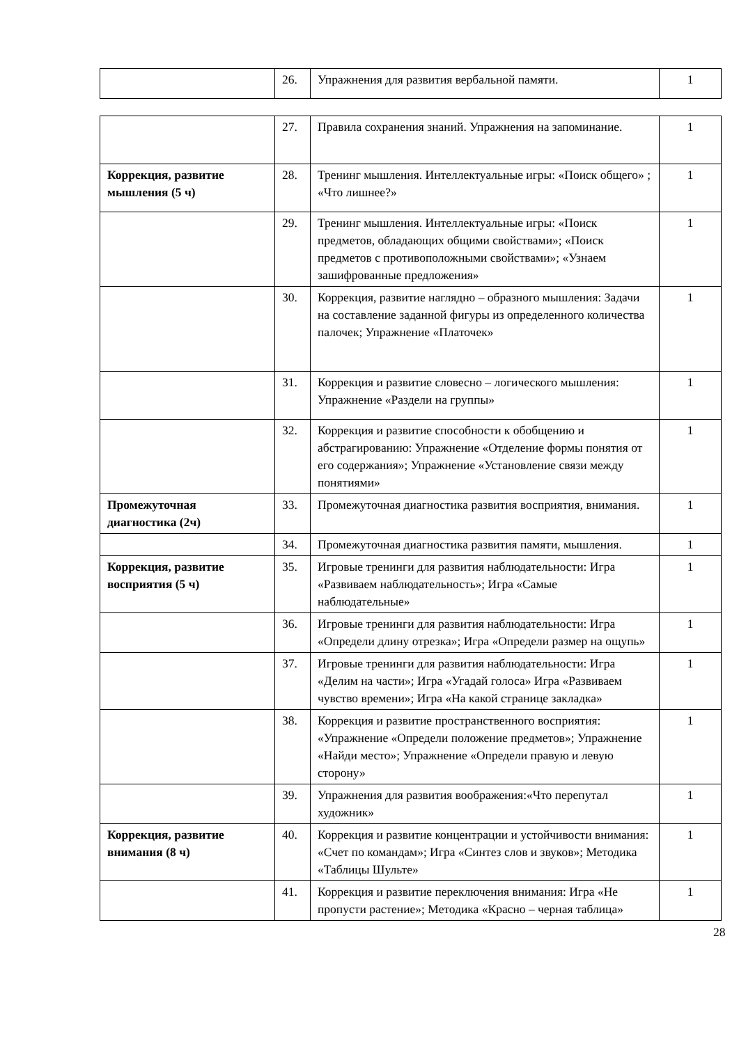| | 26. | Упражнения для развития вербальной памяти. | 1 |
| | 27. | Правила сохранения знаний. Упражнения на запоминание. | 1 |
| Коррекция, развитие мышления (5 ч) | 28. | Тренинг мышления. Интеллектуальные игры: «Поиск общего» ; «Что лишнее?» | 1 |
| | 29. | Тренинг мышления. Интеллектуальные игры: «Поиск предметов, обладающих общими свойствами»; «Поиск предметов с противоположными свойствами»; «Узнаем зашифрованные предложения» | 1 |
| | 30. | Коррекция, развитие наглядно – образного мышления: Задачи на составление заданной фигуры из определенного количества палочек; Упражнение «Платочек» | 1 |
| | 31. | Коррекция и развитие словесно – логического мышления: Упражнение «Раздели на группы» | 1 |
| | 32. | Коррекция и развитие способности к обобщению и абстрагированию: Упражнение «Отделение формы понятия от его содержания»; Упражнение «Установление связи между понятиями» | 1 |
| Промежуточная диагностика (2ч) | 33. | Промежуточная диагностика развития восприятия, внимания. | 1 |
| | 34. | Промежуточная диагностика развития памяти, мышления. | 1 |
| Коррекция, развитие восприятия (5 ч) | 35. | Игровые тренинги для развития наблюдательности: Игра «Развиваем наблюдательность»; Игра «Самые наблюдательные» | 1 |
| | 36. | Игровые тренинги для развития наблюдательности: Игра «Определи длину отрезка»; Игра «Определи размер на ощупь» | 1 |
| | 37. | Игровые тренинги для развития наблюдательности: Игра «Делим на части»; Игра «Угадай голоса» Игра «Развиваем чувство времени»; Игра «На какой странице закладка» | 1 |
| | 38. | Коррекция и развитие пространственного восприятия: «Упражнение «Определи положение предметов»; Упражнение «Найди место»; Упражнение «Определи правую и левую сторону» | 1 |
| | 39. | Упражнения для развития воображения:«Что перепутал художник» | 1 |
| Коррекция, развитие внимания (8 ч) | 40. | Коррекция и развитие концентрации и устойчивости внимания: «Счет по командам»; Игра «Синтез слов и звуков»; Методика «Таблицы Шульте» | 1 |
| | 41. | Коррекция и развитие переключения внимания: Игра «Не пропусти растение»; Методика «Красно – черная таблица» | 1 |
28